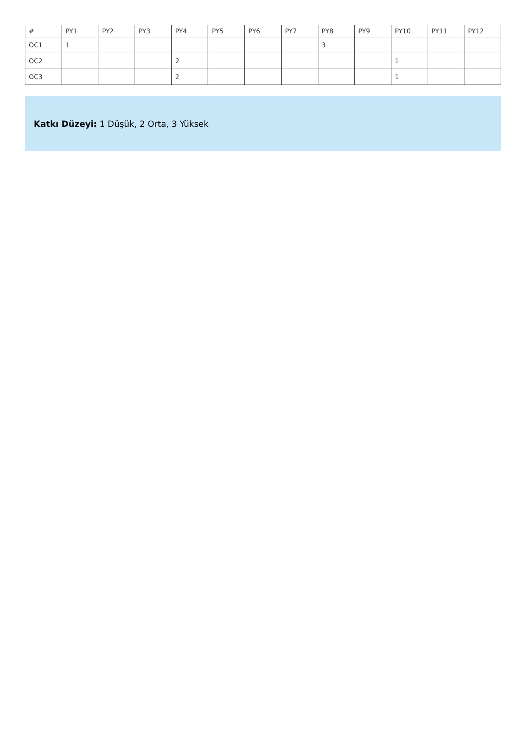| # | PY1 | PY2 | PY3 | PY4 | PY5 | PY6 | PY7 | PY8 | PY9 | PY10 | PY11 | PY12 |
| --- | --- | --- | --- | --- | --- | --- | --- | --- | --- | --- | --- | --- |
| OC1 | 1 | | | | | | | 3 | | | | |
| OC2 | | | | 2 | | | | | | 1 | | |
| OC3 | | | | 2 | | | | | | 1 | | |
Katkı Düzeyi: 1 Düşük, 2 Orta, 3 Yüksek